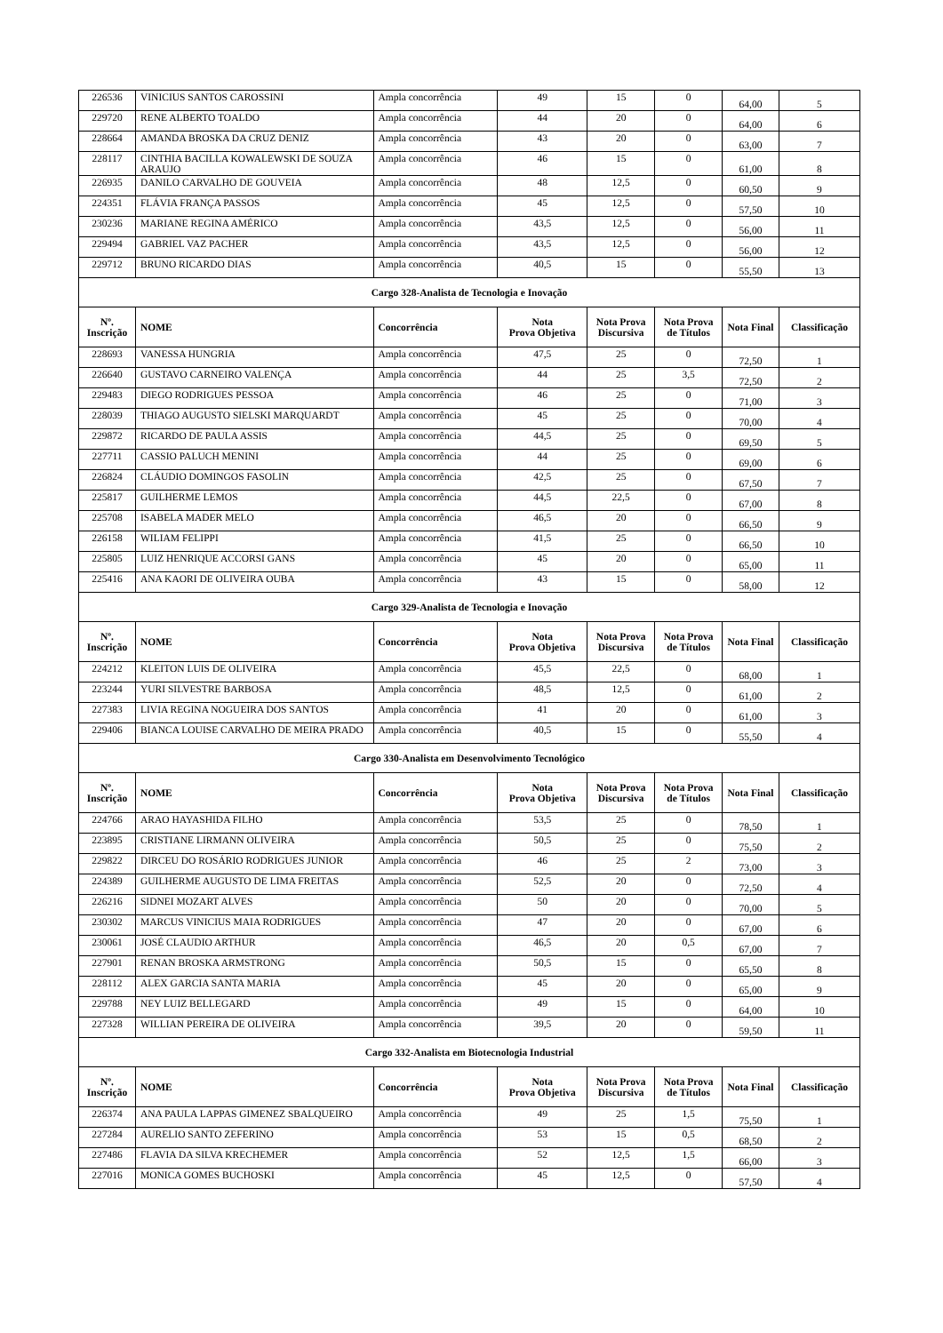| 226536 | VINICIUS SANTOS CAROSSINI | Ampla concorrência | 49 | 15 | 0 | 64,00 | 5 |
| 229720 | RENE ALBERTO TOALDO | Ampla concorrência | 44 | 20 | 0 | 64,00 | 6 |
| 228664 | AMANDA BROSKA DA CRUZ DENIZ | Ampla concorrência | 43 | 20 | 0 | 63,00 | 7 |
| 228117 | CINTHIA BACILLA KOWALEWSKI DE SOUZA ARAUJO | Ampla concorrência | 46 | 15 | 0 | 61,00 | 8 |
| 226935 | DANILO CARVALHO DE GOUVEIA | Ampla concorrência | 48 | 12,5 | 0 | 60,50 | 9 |
| 224351 | FLÁVIA FRANÇA PASSOS | Ampla concorrência | 45 | 12,5 | 0 | 57,50 | 10 |
| 230236 | MARIANE REGINA AMÉRICO | Ampla concorrência | 43,5 | 12,5 | 0 | 56,00 | 11 |
| 229494 | GABRIEL VAZ PACHER | Ampla concorrência | 43,5 | 12,5 | 0 | 56,00 | 12 |
| 229712 | BRUNO RICARDO DIAS | Ampla concorrência | 40,5 | 15 | 0 | 55,50 | 13 |
| Cargo 328-Analista de Tecnologia e Inovação | | | | | | | |
| Nº. Inscrição | NOME | Concorrência | Nota Prova Objetiva | Nota Prova Discursiva | Nota Prova de Títulos | Nota Final | Classificação |
| 228693 | VANESSA HUNGRIA | Ampla concorrência | 47,5 | 25 | 0 | 72,50 | 1 |
| 226640 | GUSTAVO CARNEIRO VALENÇA | Ampla concorrência | 44 | 25 | 3,5 | 72,50 | 2 |
| 229483 | DIEGO RODRIGUES PESSOA | Ampla concorrência | 46 | 25 | 0 | 71,00 | 3 |
| 228039 | THIAGO AUGUSTO SIELSKI MARQUARDT | Ampla concorrência | 45 | 25 | 0 | 70,00 | 4 |
| 229872 | RICARDO DE PAULA ASSIS | Ampla concorrência | 44,5 | 25 | 0 | 69,50 | 5 |
| 227711 | CASSIO PALUCH MENINI | Ampla concorrência | 44 | 25 | 0 | 69,00 | 6 |
| 226824 | CLÁUDIO DOMINGOS FASOLIN | Ampla concorrência | 42,5 | 25 | 0 | 67,50 | 7 |
| 225817 | GUILHERME LEMOS | Ampla concorrência | 44,5 | 22,5 | 0 | 67,00 | 8 |
| 225708 | ISABELA MADER MELO | Ampla concorrência | 46,5 | 20 | 0 | 66,50 | 9 |
| 226158 | WILIAM FELIPPI | Ampla concorrência | 41,5 | 25 | 0 | 66,50 | 10 |
| 225805 | LUIZ HENRIQUE ACCORSI GANS | Ampla concorrência | 45 | 20 | 0 | 65,00 | 11 |
| 225416 | ANA KAORI DE OLIVEIRA OUBA | Ampla concorrência | 43 | 15 | 0 | 58,00 | 12 |
| Cargo 329-Analista de Tecnologia e Inovação | | | | | | | |
| Nº. Inscrição | NOME | Concorrência | Nota Prova Objetiva | Nota Prova Discursiva | Nota Prova de Títulos | Nota Final | Classificação |
| 224212 | KLEITON LUIS DE OLIVEIRA | Ampla concorrência | 45,5 | 22,5 | 0 | 68,00 | 1 |
| 223244 | YURI SILVESTRE BARBOSA | Ampla concorrência | 48,5 | 12,5 | 0 | 61,00 | 2 |
| 227383 | LIVIA REGINA NOGUEIRA DOS SANTOS | Ampla concorrência | 41 | 20 | 0 | 61,00 | 3 |
| 229406 | BIANCA LOUISE CARVALHO DE MEIRA PRADO | Ampla concorrência | 40,5 | 15 | 0 | 55,50 | 4 |
| Cargo 330-Analista em Desenvolvimento Tecnológico | | | | | | | |
| Nº. Inscrição | NOME | Concorrência | Nota Prova Objetiva | Nota Prova Discursiva | Nota Prova de Títulos | Nota Final | Classificação |
| 224766 | ARAO HAYASHIDA FILHO | Ampla concorrência | 53,5 | 25 | 0 | 78,50 | 1 |
| 223895 | CRISTIANE LIRMANN OLIVEIRA | Ampla concorrência | 50,5 | 25 | 0 | 75,50 | 2 |
| 229822 | DIRCEU DO ROSÁRIO RODRIGUES JUNIOR | Ampla concorrência | 46 | 25 | 2 | 73,00 | 3 |
| 224389 | GUILHERME AUGUSTO DE LIMA FREITAS | Ampla concorrência | 52,5 | 20 | 0 | 72,50 | 4 |
| 226216 | SIDNEI MOZART ALVES | Ampla concorrência | 50 | 20 | 0 | 70,00 | 5 |
| 230302 | MARCUS VINICIUS MAIA RODRIGUES | Ampla concorrência | 47 | 20 | 0 | 67,00 | 6 |
| 230061 | JOSÉ CLAUDIO ARTHUR | Ampla concorrência | 46,5 | 20 | 0,5 | 67,00 | 7 |
| 227901 | RENAN BROSKA ARMSTRONG | Ampla concorrência | 50,5 | 15 | 0 | 65,50 | 8 |
| 228112 | ALEX GARCIA SANTA MARIA | Ampla concorrência | 45 | 20 | 0 | 65,00 | 9 |
| 229788 | NEY LUIZ BELLEGARD | Ampla concorrência | 49 | 15 | 0 | 64,00 | 10 |
| 227328 | WILLIAN PEREIRA DE OLIVEIRA | Ampla concorrência | 39,5 | 20 | 0 | 59,50 | 11 |
| Cargo 332-Analista em Biotecnologia Industrial | | | | | | | |
| Nº. Inscrição | NOME | Concorrência | Nota Prova Objetiva | Nota Prova Discursiva | Nota Prova de Títulos | Nota Final | Classificação |
| 226374 | ANA PAULA LAPPAS GIMENEZ SBALQUEIRO | Ampla concorrência | 49 | 25 | 1,5 | 75,50 | 1 |
| 227284 | AURELIO SANTO ZEFERINO | Ampla concorrência | 53 | 15 | 0,5 | 68,50 | 2 |
| 227486 | FLAVIA DA SILVA KRECHEMER | Ampla concorrência | 52 | 12,5 | 1,5 | 66,00 | 3 |
| 227016 | MONICA GOMES BUCHOSKI | Ampla concorrência | 45 | 12,5 | 0 | 57,50 | 4 |